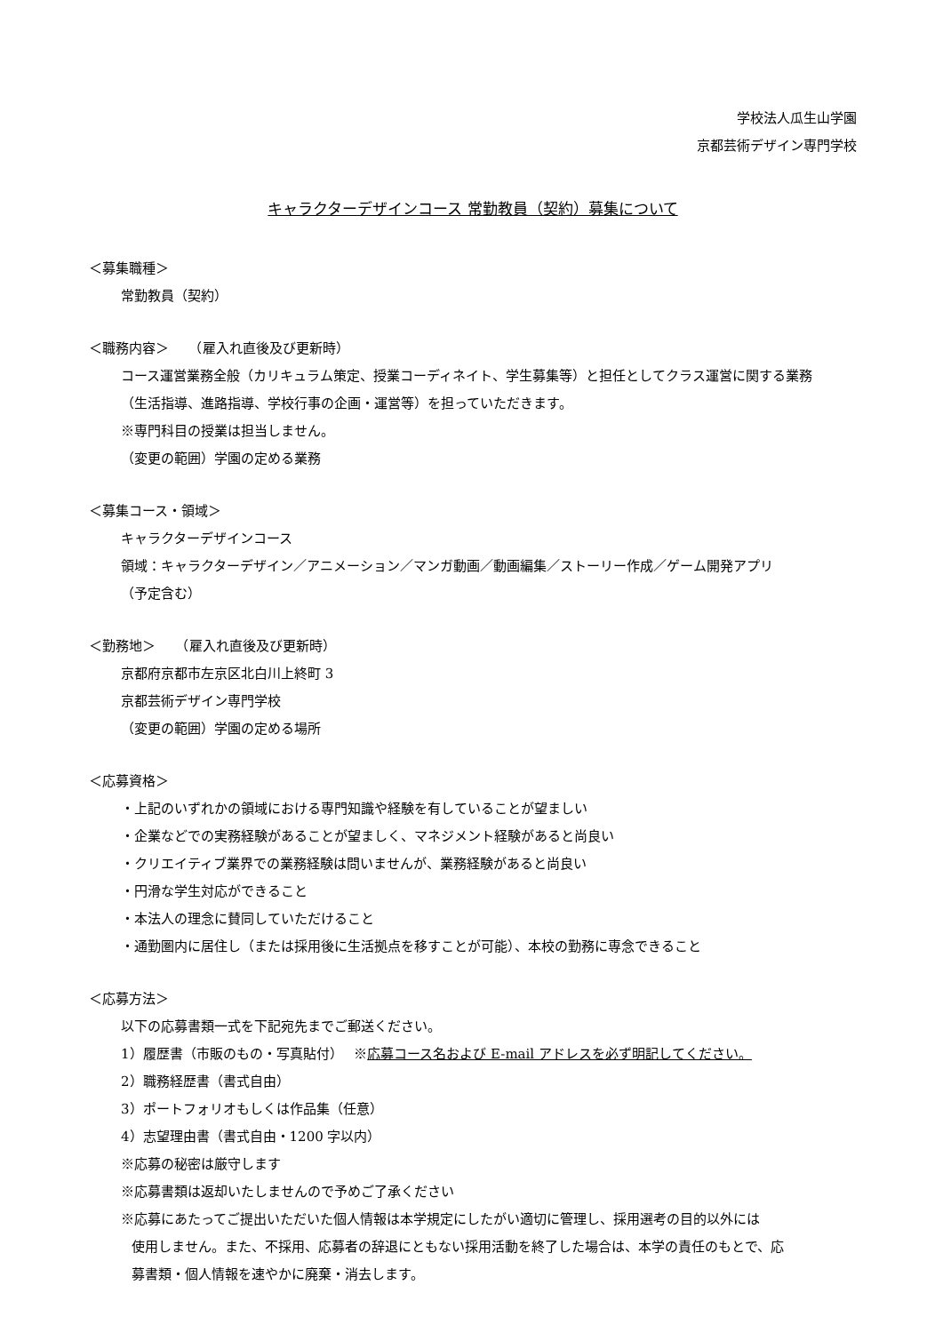学校法人瓜生山学園
京都芸術デザイン専門学校
キャラクターデザインコース 常勤教員（契約）募集について
＜募集職種＞
常勤教員（契約）
＜職務内容＞　　（雇入れ直後及び更新時）
コース運営業務全般（カリキュラム策定、授業コーディネイト、学生募集等）と担任としてクラス運営に関する業務
（生活指導、進路指導、学校行事の企画・運営等）を担っていただきます。
※専門科目の授業は担当しません。
（変更の範囲）学園の定める業務
＜募集コース・領域＞
キャラクターデザインコース
領域：キャラクターデザイン／アニメーション／マンガ動画／動画編集／ストーリー作成／ゲーム開発アプリ
（予定含む）
＜勤務地＞　　（雇入れ直後及び更新時）
京都府京都市左京区北白川上終町 3
京都芸術デザイン専門学校
（変更の範囲）学園の定める場所
＜応募資格＞
・上記のいずれかの領域における専門知識や経験を有していることが望ましい
・企業などでの実務経験があることが望ましく、マネジメント経験があると尚良い
・クリエイティブ業界での業務経験は問いませんが、業務経験があると尚良い
・円滑な学生対応ができること
・本法人の理念に賛同していただけること
・通勤圏内に居住し（または採用後に生活拠点を移すことが可能）、本校の勤務に専念できること
＜応募方法＞
以下の応募書類一式を下記宛先までご郵送ください。
1）履歴書（市販のもの・写真貼付）　 ※応募コース名および E-mail アドレスを必ず明記してください。
2）職務経歴書（書式自由）
3）ポートフォリオもしくは作品集（任意）
4）志望理由書（書式自由・1200 字以内）
※応募の秘密は厳守します
※応募書類は返却いたしませんので予めご了承ください
※応募にあたってご提出いただいた個人情報は本学規定にしたがい適切に管理し、採用選考の目的以外には
使用しません。また、不採用、応募者の辞退にともない採用活動を終了した場合は、本学の責任のもとで、応
募書類・個人情報を速やかに廃棄・消去します。